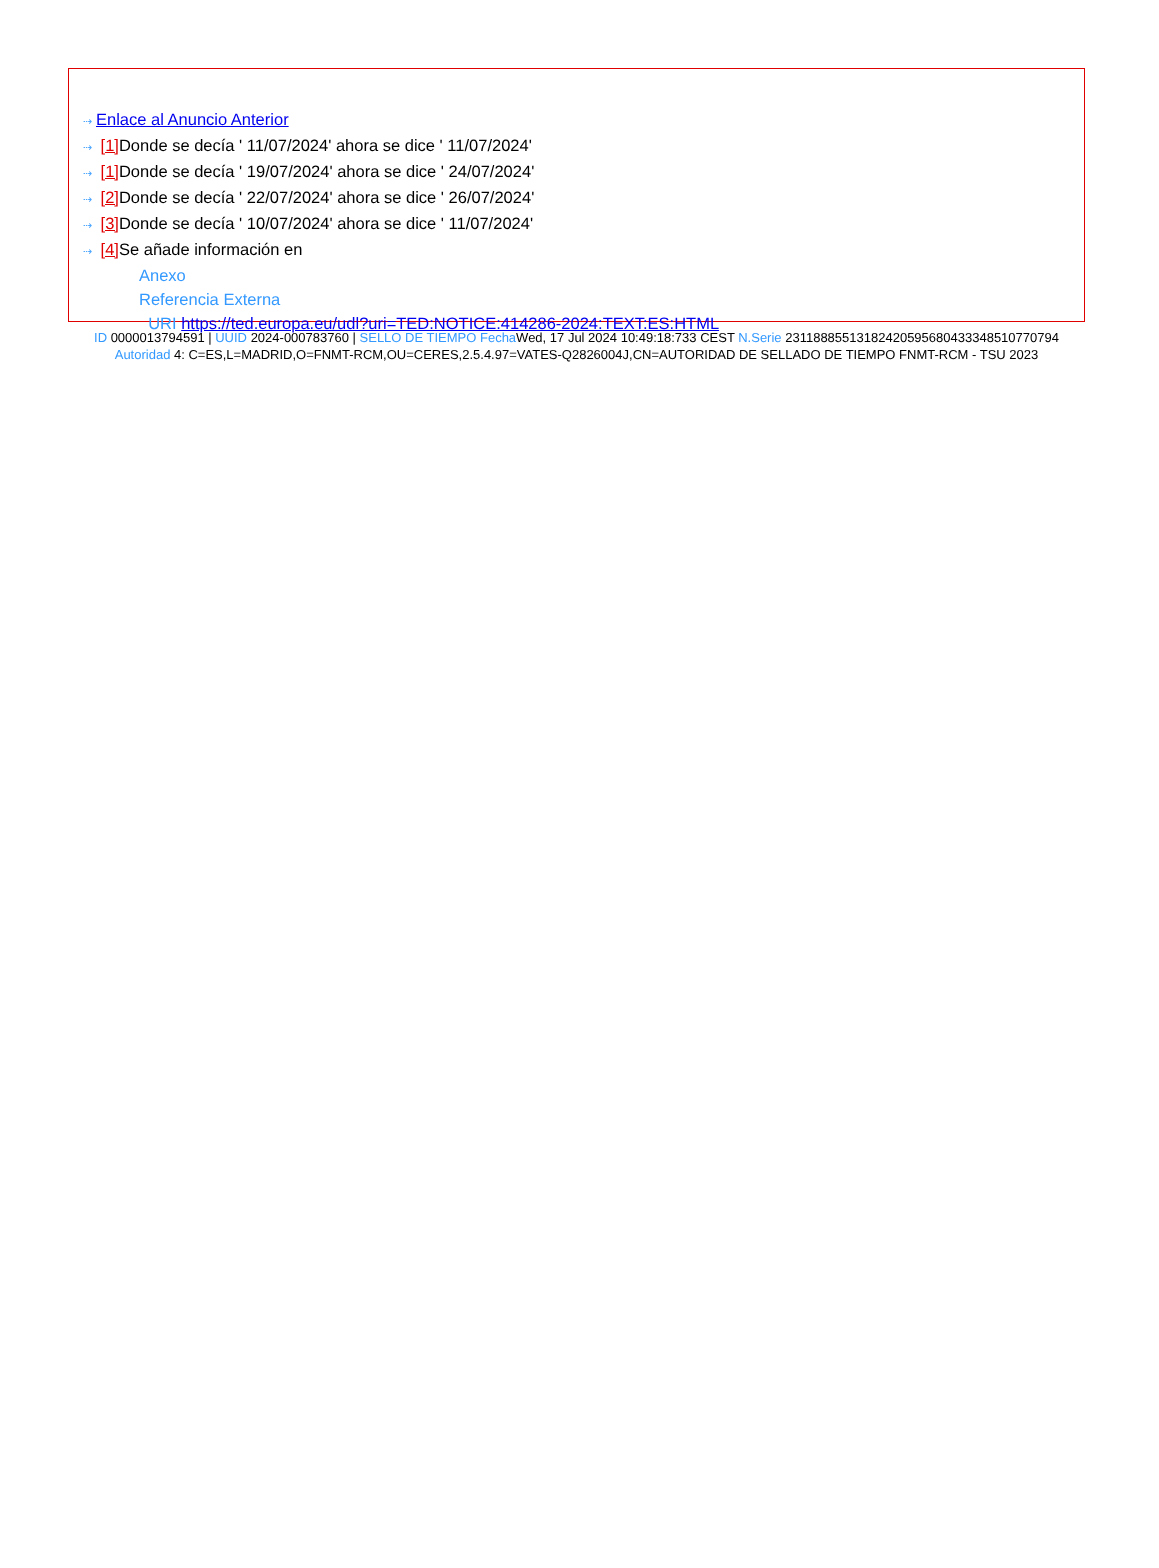⇢ Enlace al Anuncio Anterior
⇢ [1] Donde se decía ' 11/07/2024' ahora se dice ' 11/07/2024'
⇢ [1] Donde se decía ' 19/07/2024' ahora se dice ' 24/07/2024'
⇢ [2] Donde se decía ' 22/07/2024' ahora se dice ' 26/07/2024'
⇢ [3] Donde se decía ' 10/07/2024' ahora se dice ' 11/07/2024'
⇢ [4] Se añade información en
Anexo
Referencia Externa
URI https://ted.europa.eu/udl?uri=TED:NOTICE:414286-2024:TEXT:ES:HTML
ID 0000013794591 | UUID 2024-000783760 | SELLO DE TIEMPO Fecha Wed, 17 Jul 2024 10:49:18:733 CEST N.Serie 231188855131824205956804333485107707​94 Autoridad 4: C=ES,L=MADRID,O=FNMT-RCM,OU=CERES,2.5.4.97=VATES-Q2826004J,CN=AUTORIDAD DE SELLADO DE TIEMPO FNMT-RCM - TSU 2023